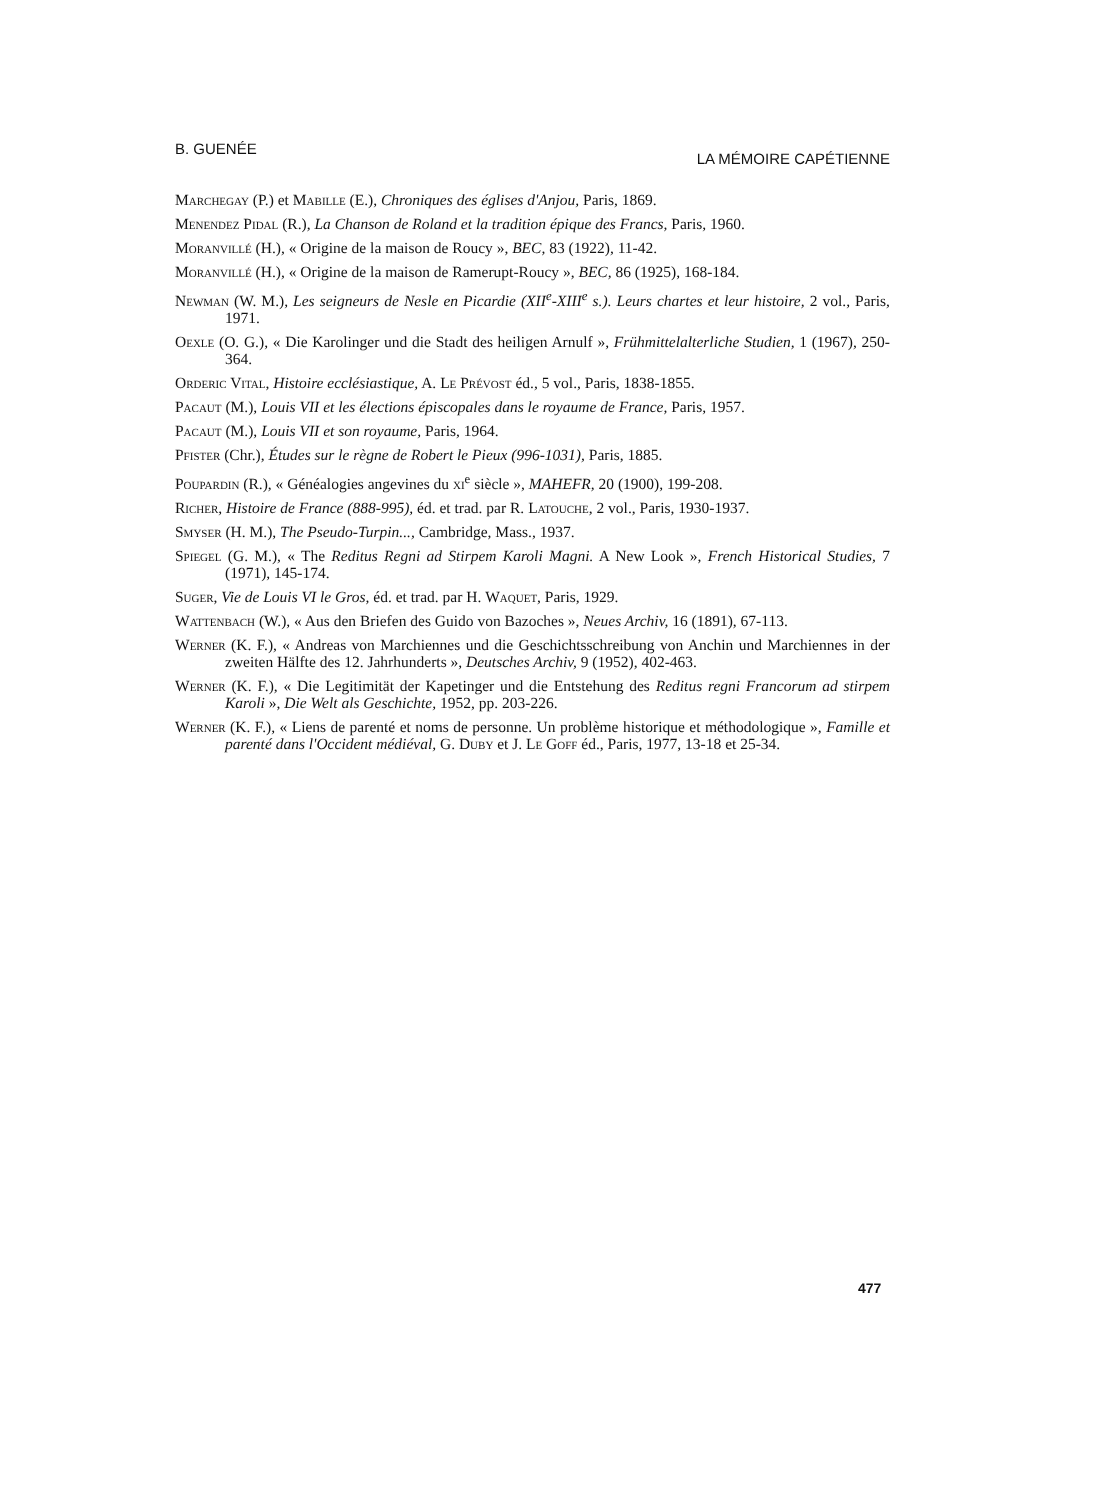B. GUENÉE LA MÉMOIRE CAPÉTIENNE
Marchegay (P.) et Mabille (E.), Chroniques des églises d'Anjou, Paris, 1869.
Menendez Pidal (R.), La Chanson de Roland et la tradition épique des Francs, Paris, 1960.
Moranvillé (H.), « Origine de la maison de Roucy », BEC, 83 (1922), 11-42.
Moranvillé (H.), « Origine de la maison de Ramerupt-Roucy », BEC, 86 (1925), 168-184.
Newman (W. M.), Les seigneurs de Nesle en Picardie (XII<sup>e</sup>-XIII<sup>e</sup> s.). Leurs chartes et leur histoire, 2 vol., Paris, 1971.
Oexle (O. G.), « Die Karolinger und die Stadt des heiligen Arnulf », Frühmittelalterliche Studien, 1 (1967), 250-364.
Orderic Vital, Histoire ecclésiastique, A. Le Prévost éd., 5 vol., Paris, 1838-1855.
Pacaut (M.), Louis VII et les élections épiscopales dans le royaume de France, Paris, 1957.
Pacaut (M.), Louis VII et son royaume, Paris, 1964.
Pfister (Chr.), Études sur le règne de Robert le Pieux (996-1031), Paris, 1885.
Poupardin (R.), « Généalogies angevines du xi<sup>e</sup> siècle », MAHEFR, 20 (1900), 199-208.
Richer, Histoire de France (888-995), éd. et trad. par R. Latouche, 2 vol., Paris, 1930-1937.
Smyser (H. M.), The Pseudo-Turpin..., Cambridge, Mass., 1937.
Spiegel (G. M.), « The Reditus Regni ad Stirpem Karoli Magni. A New Look », French Historical Studies, 7 (1971), 145-174.
Suger, Vie de Louis VI le Gros, éd. et trad. par H. Waquet, Paris, 1929.
Wattenbach (W.), « Aus den Briefen des Guido von Bazoches », Neues Archiv, 16 (1891), 67-113.
Werner (K. F.), « Andreas von Marchiennes und die Geschichtsschreibung von Anchin und Marchiennes in der zweiten Hälfte des 12. Jahrhunderts », Deutsches Archiv, 9 (1952), 402-463.
Werner (K. F.), « Die Legitimität der Kapetinger und die Entstehung des Reditus regni Francorum ad stirpem Karoli », Die Welt als Geschichte, 1952, pp. 203-226.
Werner (K. F.), « Liens de parenté et noms de personne. Un problème historique et méthodologique », Famille et parenté dans l'Occident médiéval, G. Duby et J. Le Goff éd., Paris, 1977, 13-18 et 25-34.
477